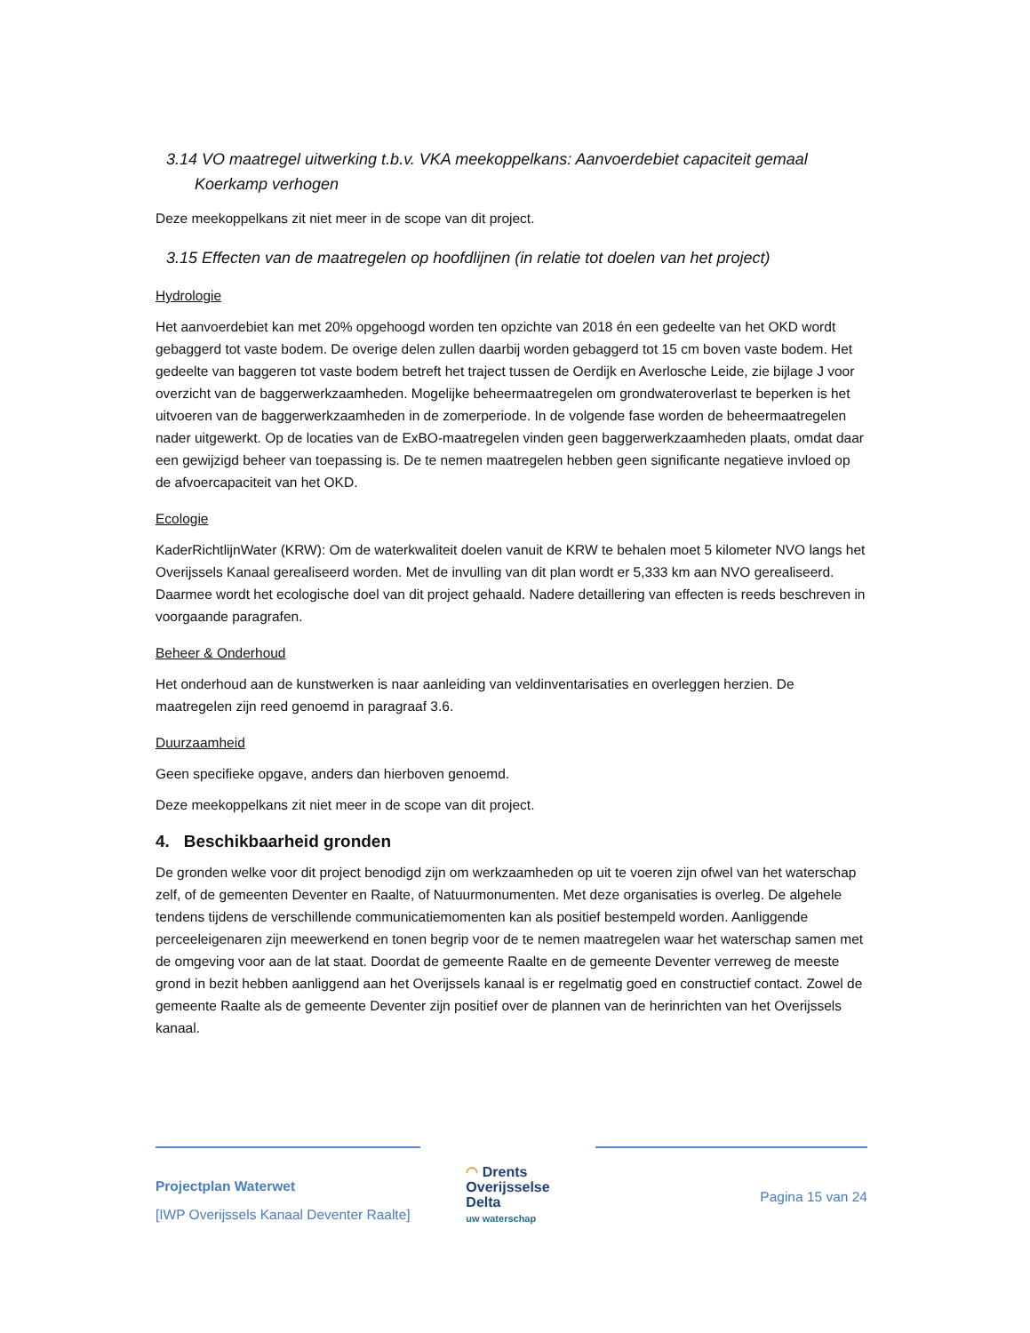3.14 VO maatregel uitwerking t.b.v. VKA meekoppelkans: Aanvoerdebiet capaciteit gemaal
Koerkamp verhogen
Deze meekoppelkans zit niet meer in de scope van dit project.
3.15 Effecten van de maatregelen op hoofdlijnen (in relatie tot doelen van het project)
Hydrologie
Het aanvoerdebiet kan met 20% opgehoogd worden ten opzichte van 2018 én een gedeelte van het OKD wordt gebaggerd tot vaste bodem. De overige delen zullen daarbij worden gebaggerd tot 15 cm boven vaste bodem. Het gedeelte van baggeren tot vaste bodem betreft het traject tussen de Oerdijk en Averlosche Leide, zie bijlage J voor overzicht van de baggerwerkzaamheden. Mogelijke beheermaatregelen om grondwateroverlast te beperken is het uitvoeren van de baggerwerkzaamheden in de zomerperiode. In de volgende fase worden de beheermaatregelen nader uitgewerkt. Op de locaties van de ExBO-maatregelen vinden geen baggerwerkzaamheden plaats, omdat daar een gewijzigd beheer van toepassing is. De te nemen maatregelen hebben geen significante negatieve invloed op de afvoercapaciteit van het OKD.
Ecologie
KaderRichtlijnWater (KRW): Om de waterkwaliteit doelen vanuit de KRW te behalen moet 5 kilometer NVO langs het Overijssels Kanaal gerealiseerd worden. Met de invulling van dit plan wordt er 5,333 km aan NVO gerealiseerd. Daarmee wordt het ecologische doel van dit project gehaald. Nadere detaillering van effecten is reeds beschreven in voorgaande paragrafen.
Beheer & Onderhoud
Het onderhoud aan de kunstwerken is naar aanleiding van veldinventarisaties en overleggen herzien. De maatregelen zijn reed genoemd in paragraaf 3.6.
Duurzaamheid
Geen specifieke opgave, anders dan hierboven genoemd.
Deze meekoppelkans zit niet meer in de scope van dit project.
4. Beschikbaarheid gronden
De gronden welke voor dit project benodigd zijn om werkzaamheden op uit te voeren zijn ofwel van het waterschap zelf, of de gemeenten Deventer en Raalte, of Natuurmonumenten. Met deze organisaties is overleg. De algehele tendens tijdens de verschillende communicatiemomenten kan als positief bestempeld worden. Aanliggende perceeleigenaren zijn meewerkend en tonen begrip voor de te nemen maatregelen waar het waterschap samen met de omgeving voor aan de lat staat. Doordat de gemeente Raalte en de gemeente Deventer verreweg de meeste grond in bezit hebben aanliggend aan het Overijssels kanaal is er regelmatig goed en constructief contact. Zowel de gemeente Raalte als de gemeente Deventer zijn positief over de plannen van de herinrichten van het Overijssels kanaal.
Projectplan Waterwet
[IWP Overijssels Kanaal Deventer Raalte]
◠ Drents
Overijsselse
Delta
uw waterschap
Pagina 15 van 24